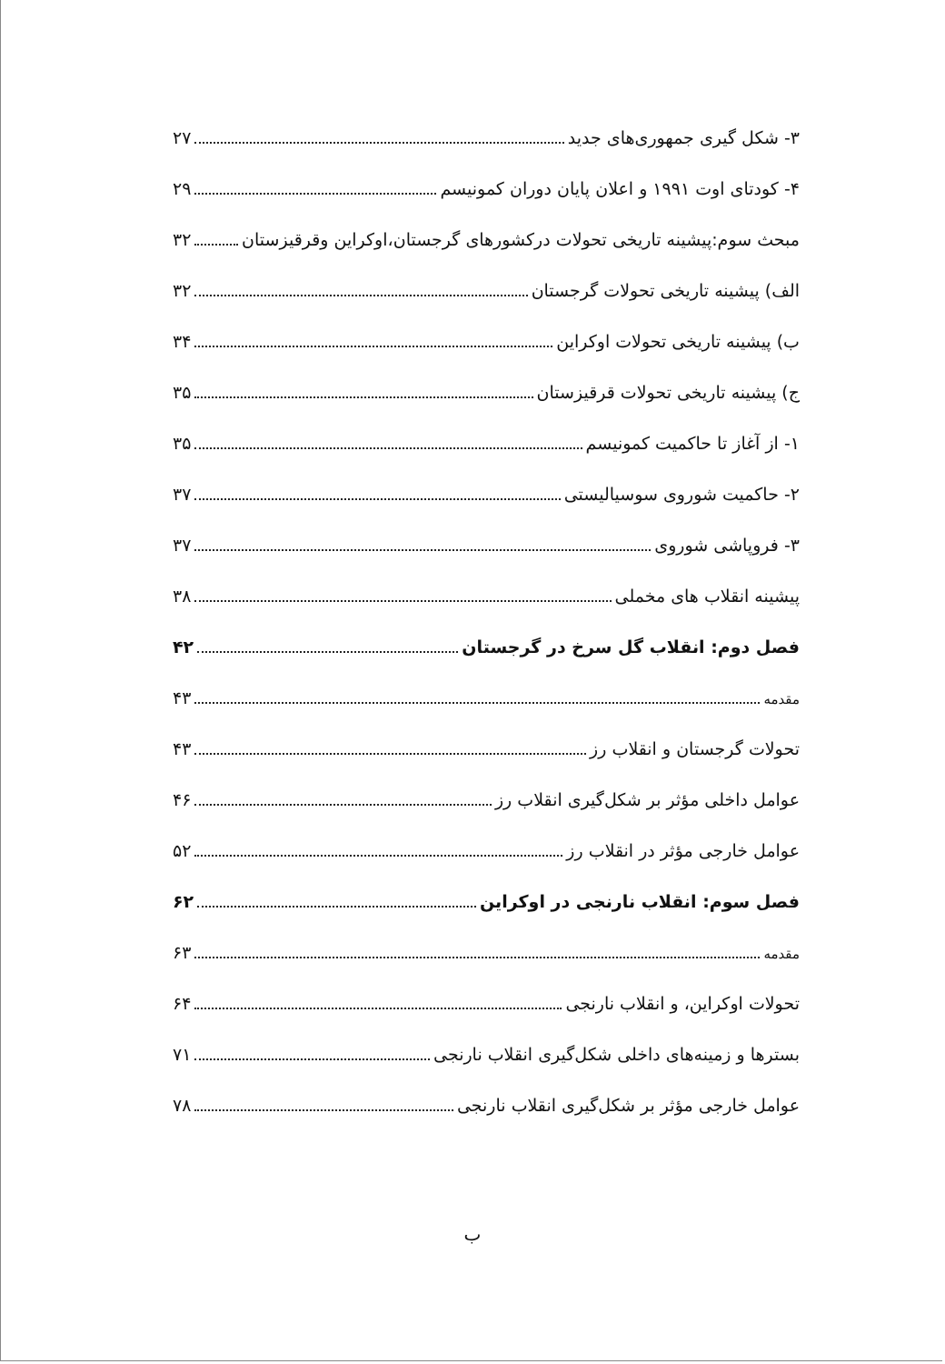۳- شکل گیری جمهوری‌های جدید ۲۷
۴- کودتای اوت ۱۹۹۱ و اعلان پایان دوران کمونیسم ۲۹
مبحث سوم:پیشینه تاریخی تحولات درکشورهای گرجستان،اوکراین وقرقیزستان ۳۲
الف) پیشینه تاریخی تحولات گرجستان ۳۲
ب) پیشینه تاریخی تحولات اوکراین ۳۴
ج) پیشینه تاریخی تحولات قرقیزستان ۳۵
۱- از آغاز تا حاکمیت کمونیسم ۳۵
۲- حاکمیت شوروی سوسیالیستی ۳۷
۳- فروپاشی شوروی ۳۷
پیشینه انقلاب های مخملی ۳۸
فصل دوم: انقلاب گل سرخ در گرجستان ۴۲
مقدمه ۴۳
تحولات گرجستان و انقلاب رز ۴۳
عوامل داخلی مؤثر بر شکل‌گیری انقلاب رز ۴۶
عوامل خارجی مؤثر در انقلاب رز ۵۲
فصل سوم: انقلاب نارنجی در اوکراین ۶۲
مقدمه ۶۳
تحولات اوکراین، و انقلاب نارنجی ۶۴
بسترها و زمینه‌های داخلی شکل‌گیری انقلاب نارنجی ۷۱
عوامل خارجی مؤثر بر شکل‌گیری انقلاب نارنجی ۷۸
ب